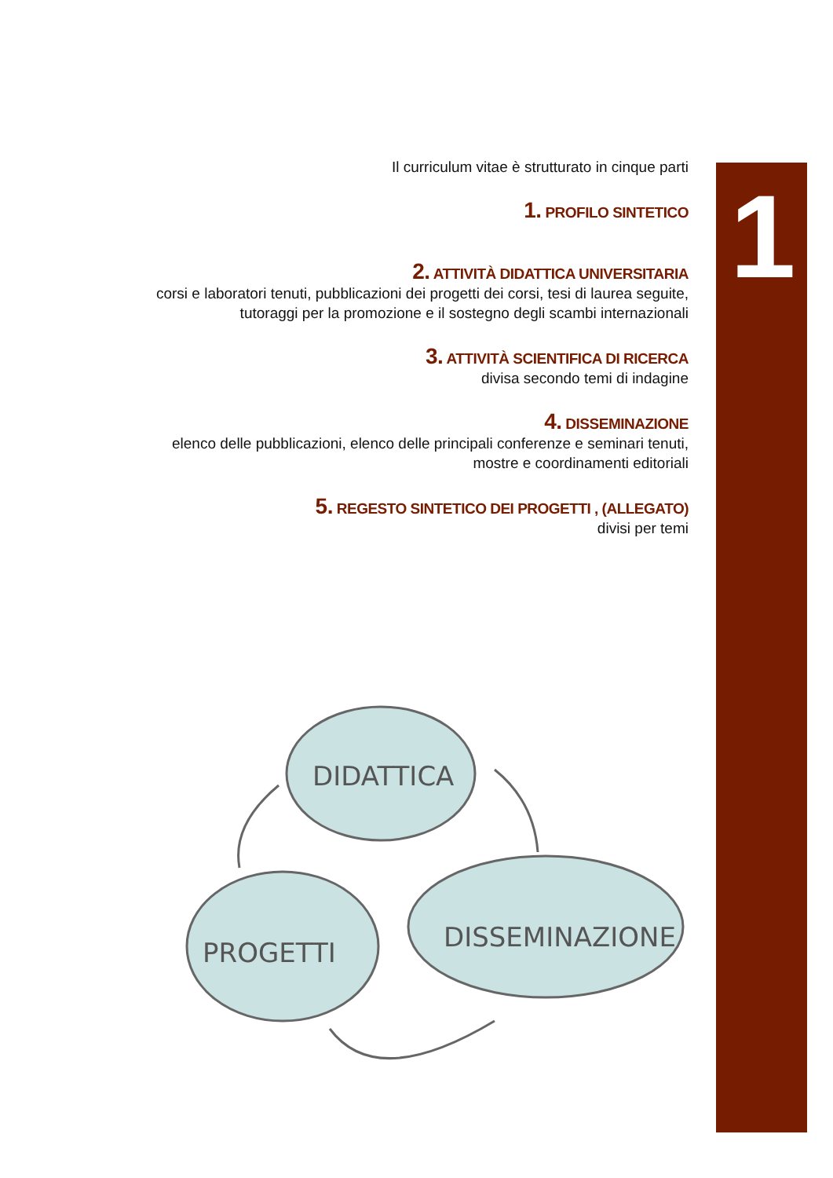Il curriculum vitae è strutturato in cinque parti
1. PROFILO SINTETICO
2. ATTIVITÀ DIDATTICA UNIVERSITARIA
corsi e laboratori tenuti, pubblicazioni dei progetti dei corsi, tesi di laurea seguite,
tutoraggi per la promozione e il sostegno degli scambi internazionali
3. ATTIVITÀ SCIENTIFICA DI RICERCA
divisa secondo temi di indagine
4. DISSEMINAZIONE
elenco delle pubblicazioni, elenco delle principali conferenze e seminari tenuti,
mostre e coordinamenti editoriali
5. REGESTO SINTETICO DEI PROGETTI , (ALLEGATO)
divisi per temi
1
DIDATTICA
PROGETTI
DISSEMINAZIONE